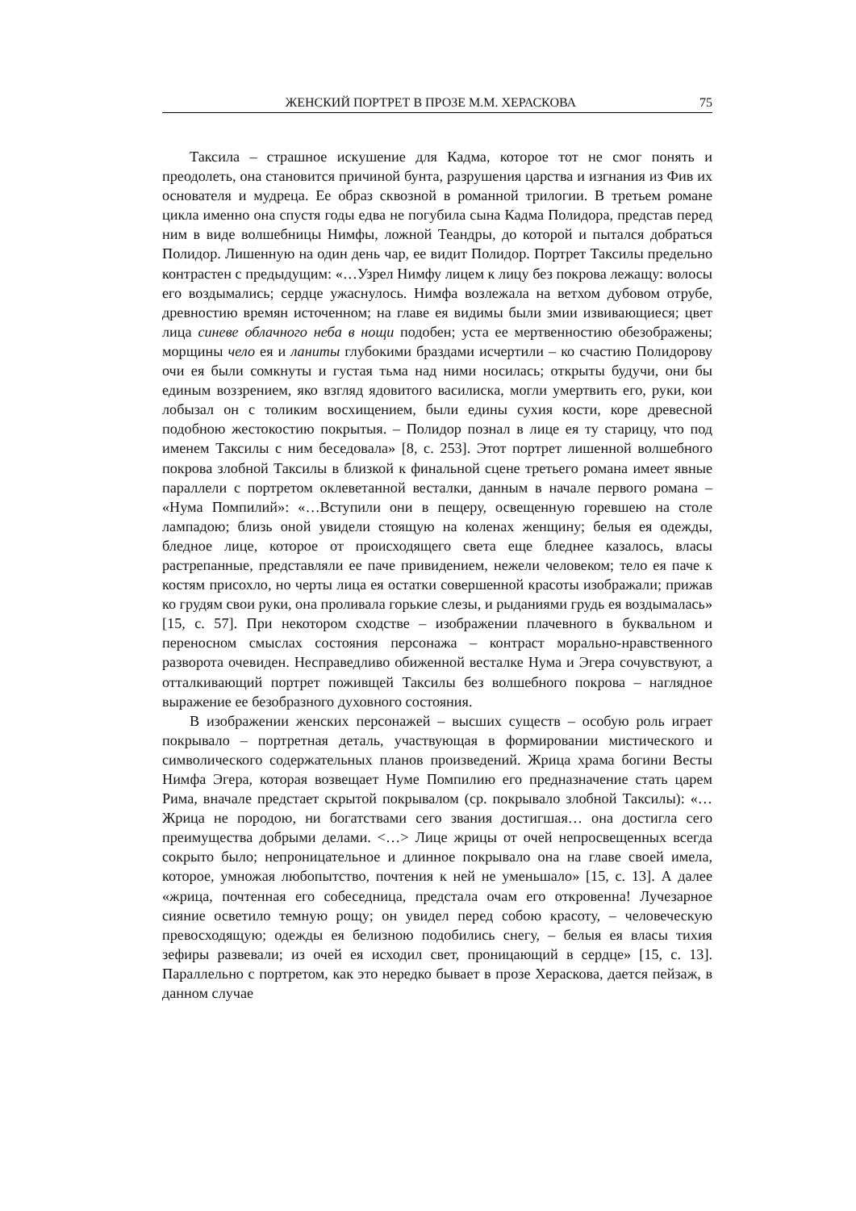ЖЕНСКИЙ ПОРТРЕТ В ПРОЗЕ М.М. ХЕРАСКОВА 75
Таксила – страшное искушение для Кадма, которое тот не смог понять и преодолеть, она становится причиной бунта, разрушения царства и изгнания из Фив их основателя и мудреца. Ее образ сквозной в романной трилогии. В третьем романе цикла именно она спустя годы едва не погубила сына Кадма Полидора, представ перед ним в виде волшебницы Нимфы, ложной Теандры, до которой и пытался добраться Полидор. Лишенную на один день чар, ее видит Полидор. Портрет Таксилы предельно контрастен с предыдущим: «…Узрел Нимфу лицем к лицу без покрова лежащу: волосы его воздымались; сердце ужаснулось. Нимфа возлежала на ветхом дубовом отрубе, древностию времян источенном; на главе ея видимы были змии извивающиеся; цвет лица синеве облачного неба в нощи подобен; уста ее мертвенностию обезображены; морщины чело ея и ланиты глубокими браздами исчертили – ко счастию Полидорову очи ея были сомкнуты и густая тьма над ними носилась; открыты будучи, они бы единым воззрением, яко взгляд ядовитого василиска, могли умертвить его, руки, кои лобызал он с толиким восхищением, были едины сухия кости, коре древесной подобною жестокостию покрытыя. – Полидор познал в лице ея ту старицу, что под именем Таксилы с ним беседовала» [8, с. 253]. Этот портрет лишенной волшебного покрова злобной Таксилы в близкой к финальной сцене третьего романа имеет явные параллели с портретом оклеветанной весталки, данным в начале первого романа – «Нума Помпилий»: «…Вступили они в пещеру, освещенную горевшею на столе лампадою; близь оной увидели стоящую на коленах женщину; белыя ея одежды, бледное лице, которое от происходящего света еще бледнее казалось, власы растрепанные, представляли ее паче привидением, нежели человеком; тело ея паче к костям присохло, но черты лица ея остатки совершенной красоты изображали; прижав ко грудям свои руки, она проливала горькие слезы, и рыданиями грудь ея воздымалась» [15, с. 57]. При некотором сходстве – изображении плачевного в буквальном и переносном смыслах состояния персонажа – контраст морально-нравственного разворота очевиден. Несправедливо обиженной весталке Нума и Эгера сочувствуют, а отталкивающий портрет поживщей Таксилы без волшебного покрова – наглядное выражение ее безобразного духовного состояния.
В изображении женских персонажей – высших существ – особую роль играет покрывало – портретная деталь, участвующая в формировании мистического и символического содержательных планов произведений. Жрица храма богини Весты Нимфа Эгера, которая возвещает Нуме Помпилию его предназначение стать царем Рима, вначале предстает скрытой покрывалом (ср. покрывало злобной Таксилы): «…Жрица не породою, ни богатствами сего звания достигшая… она достигла сего преимущества добрыми делами. <…> Лице жрицы от очей непросвещенных всегда сокрыто было; непроницательное и длинное покрывало она на главе своей имела, которое, умножая любопытство, почтения к ней не уменьшало» [15, с. 13]. А далее «жрица, почтенная его собеседница, предстала очам его откровенна! Лучезарное сияние осветило темную рощу; он увидел перед собою красоту, – человеческую превосходящую; одежды ея белизною подобились снегу, – белыя ея власы тихия зефиры развевали; из очей ея исходил свет, проницающий в сердце» [15, с. 13]. Параллельно с портретом, как это нередко бывает в прозе Хераскова, дается пейзаж, в данном случае